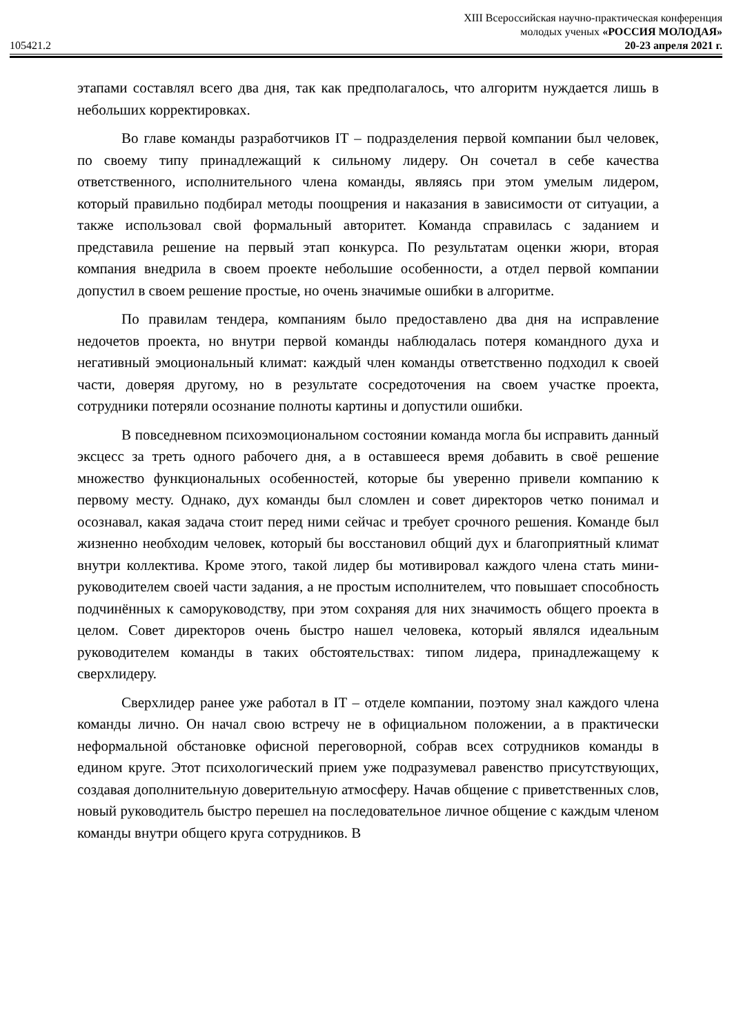XIII Всероссийская научно-практическая конференция
молодых ученых «РОССИЯ МОЛОДАЯ»
105421.2 20-23 апреля 2021 г.
этапами составлял всего два дня, так как предполагалось, что алгоритм нуждается лишь в небольших корректировках.
Во главе команды разработчиков IT – подразделения первой компании был человек, по своему типу принадлежащий к сильному лидеру. Он сочетал в себе качества ответственного, исполнительного члена команды, являясь при этом умелым лидером, который правильно подбирал методы поощрения и наказания в зависимости от ситуации, а также использовал свой формальный авторитет. Команда справилась с заданием и представила решение на первый этап конкурса. По результатам оценки жюри, вторая компания внедрила в своем проекте небольшие особенности, а отдел первой компании допустил в своем решение простые, но очень значимые ошибки в алгоритме.
По правилам тендера, компаниям было предоставлено два дня на исправление недочетов проекта, но внутри первой команды наблюдалась потеря командного духа и негативный эмоциональный климат: каждый член команды ответственно подходил к своей части, доверяя другому, но в результате сосредоточения на своем участке проекта, сотрудники потеряли осознание полноты картины и допустили ошибки.
В повседневном психоэмоциональном состоянии команда могла бы исправить данный эксцесс за треть одного рабочего дня, а в оставшееся время добавить в своё решение множество функциональных особенностей, которые бы уверенно привели компанию к первому месту. Однако, дух команды был сломлен и совет директоров четко понимал и осознавал, какая задача стоит перед ними сейчас и требует срочного решения. Команде был жизненно необходим человек, который бы восстановил общий дух и благоприятный климат внутри коллектива. Кроме этого, такой лидер бы мотивировал каждого члена стать мини-руководителем своей части задания, а не простым исполнителем, что повышает способность подчинённых к саморуководству, при этом сохраняя для них значимость общего проекта в целом. Совет директоров очень быстро нашел человека, который являлся идеальным руководителем команды в таких обстоятельствах: типом лидера, принадлежащему к сверхлидеру.
Сверхлидер ранее уже работал в IT – отделе компании, поэтому знал каждого члена команды лично. Он начал свою встречу не в официальном положении, а в практически неформальной обстановке офисной переговорной, собрав всех сотрудников команды в едином круге. Этот психологический прием уже подразумевал равенство присутствующих, создавая дополнительную доверительную атмосферу. Начав общение с приветственных слов, новый руководитель быстро перешел на последовательное личное общение с каждым членом команды внутри общего круга сотрудников. В